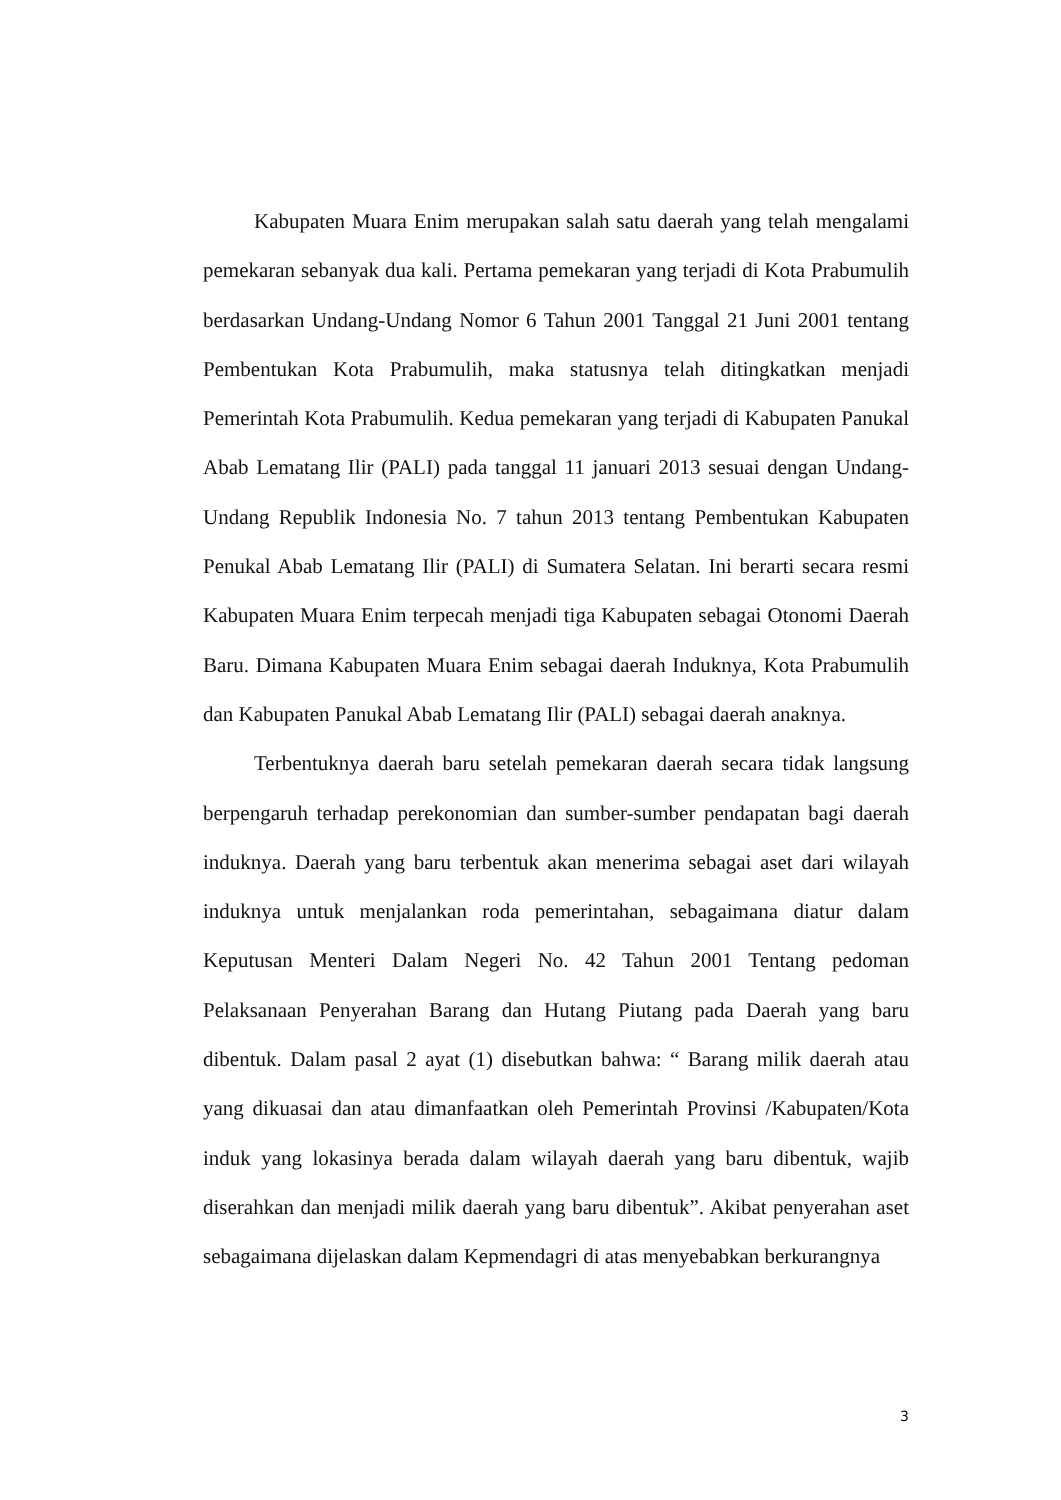Kabupaten Muara Enim merupakan salah satu daerah yang telah mengalami pemekaran sebanyak dua kali. Pertama pemekaran yang terjadi di Kota Prabumulih berdasarkan Undang-Undang Nomor 6 Tahun 2001 Tanggal 21 Juni 2001 tentang Pembentukan Kota Prabumulih, maka statusnya telah ditingkatkan menjadi Pemerintah Kota Prabumulih. Kedua pemekaran yang terjadi di Kabupaten Panukal Abab Lematang Ilir (PALI) pada tanggal 11 januari 2013 sesuai dengan Undang-Undang Republik Indonesia No. 7 tahun 2013 tentang Pembentukan Kabupaten Penukal Abab Lematang Ilir (PALI) di Sumatera Selatan. Ini berarti secara resmi Kabupaten Muara Enim terpecah menjadi tiga Kabupaten sebagai Otonomi Daerah Baru. Dimana Kabupaten Muara Enim sebagai daerah Induknya, Kota Prabumulih dan Kabupaten Panukal Abab Lematang Ilir (PALI) sebagai daerah anaknya.
Terbentuknya daerah baru setelah pemekaran daerah secara tidak langsung berpengaruh terhadap perekonomian dan sumber-sumber pendapatan bagi daerah induknya. Daerah yang baru terbentuk akan menerima sebagai aset dari wilayah induknya untuk menjalankan roda pemerintahan, sebagaimana diatur dalam Keputusan Menteri Dalam Negeri No. 42 Tahun 2001 Tentang pedoman Pelaksanaan Penyerahan Barang dan Hutang Piutang pada Daerah yang baru dibentuk. Dalam pasal 2 ayat (1) disebutkan bahwa: “ Barang milik daerah atau yang dikuasai dan atau dimanfaatkan oleh Pemerintah Provinsi /Kabupaten/Kota induk yang lokasinya berada dalam wilayah daerah yang baru dibentuk, wajib diserahkan dan menjadi milik daerah yang baru dibentuk”. Akibat penyerahan aset sebagaimana dijelaskan dalam Kepmendagri di atas menyebabkan berkurangnya
3